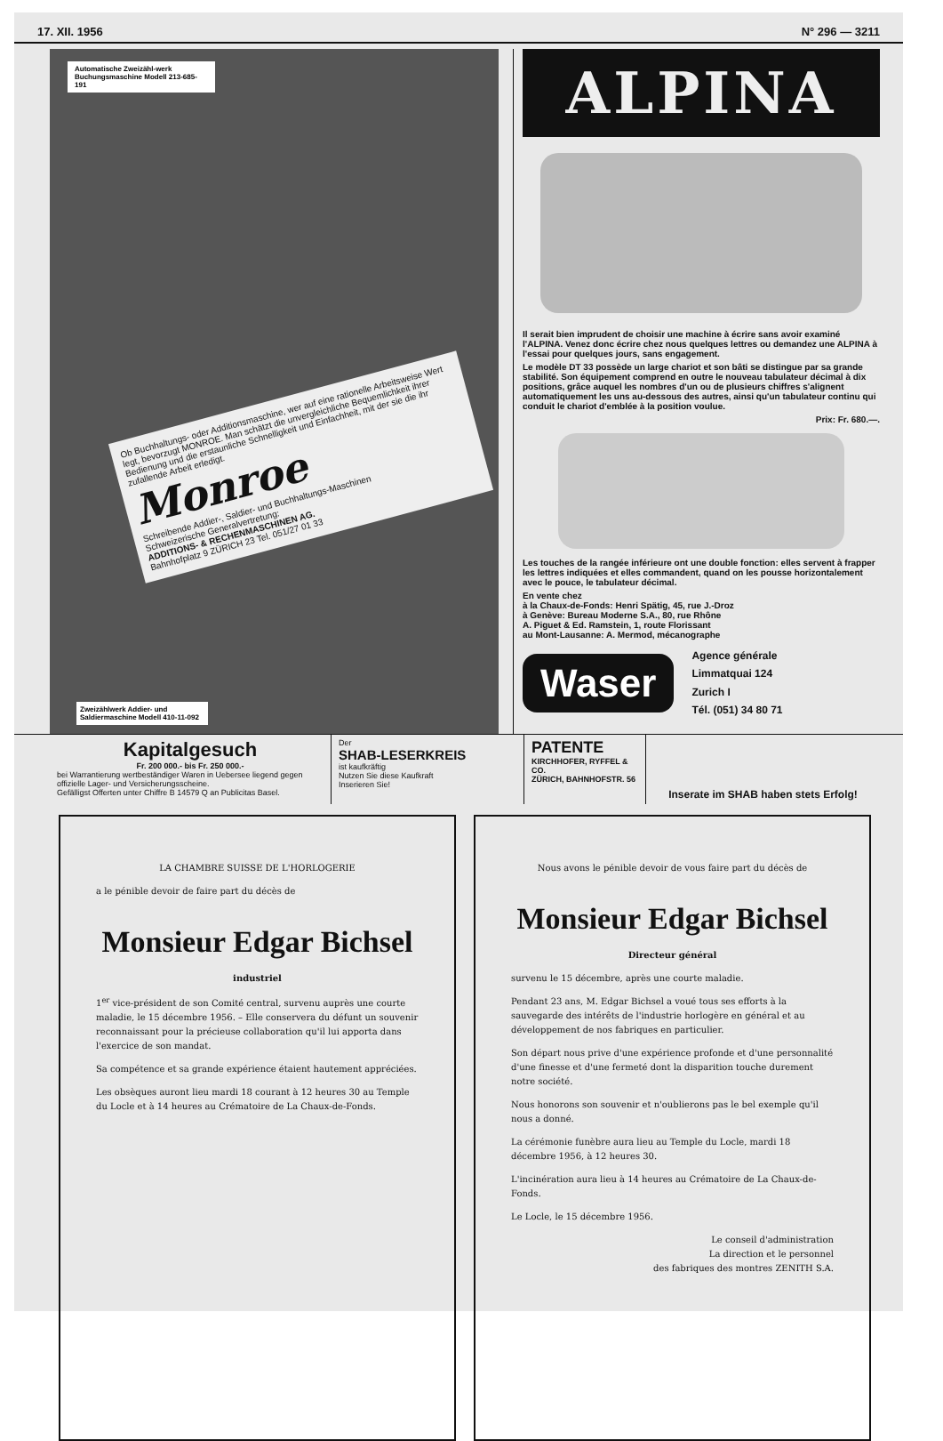17. XII. 1956 N° 296 — 3211
Automatische Zweizähl-werk Buchungsmaschine Modell 213-685-191
Ob Buchhaltungs- oder Additionsmaschine, wer auf eine rationelle Arbeitsweise Wert legt, bevorzugt MONROE. Man schätzt die unvergleichliche Bequemlichkeit ihrer Bedienung und die erstaunliche Schnelligkeit und Einfachheit, mit der sie die ihr zufallende Arbeit erledigt.
Monroe
Schreibende Addier-, Saldier- und Buchhaltungs-Maschinen
Schweizerische Generalvertretung:
ADDITIONS- & RECHENMASCHINEN AG.
Bahnhofplatz 9 ZÜRICH 23 Tel. 051/27 01 33
Zweizählwerk Addier- und Saldiermaschine Modell 410-11-092
ALPINA
Il serait bien imprudent de choisir une machine à écrire sans avoir examiné l'ALPINA. Venez donc écrire chez nous quelques lettres ou demandez une ALPINA à l'essai pour quelques jours, sans engagement.
Le modèle DT 33 possède un large chariot et son bâti se distingue par sa grande stabilité. Son équipement comprend en outre le nouveau tabulateur décimal à dix positions, grâce auquel les nombres d'un ou de plusieurs chiffres s'alignent automatiquement les uns au-dessous des autres, ainsi qu'un tabulateur continu qui conduit le chariot d'emblée à la position voulue.
Prix: Fr. 680.—.
Les touches de la rangée inférieure ont une double fonction: elles servent à frapper les lettres indiquées et elles commandent, quand on les pousse horizontalement avec le pouce, le tabulateur décimal.
En vente chez
à la Chaux-de-Fonds: Henri Spätig, 45, rue J.-Droz
à Genève: Bureau Moderne S.A., 80, rue Rhône
A. Piguet & Ed. Ramstein, 1, route Florissant
au Mont-Lausanne: A. Mermod, mécanographe
Waser
Agence générale
Limmatquai 124
Zurich I
Tél. (051) 34 80 71
Kapitalgesuch
Fr. 200 000.- bis Fr. 250 000.-
bei Warrantierung wertbeständiger Waren in Uebersee liegend gegen offizielle Lager- und Versicherungsscheine.
Gefälligst Offerten unter Chiffre B 14579 Q an Publicitas Basel.
Der
SHAB-LESERKREIS
ist kaufkräftig
Nutzen Sie diese Kaufkraft
Inserieren Sie!
PATENTE
KIRCHHOFER, RYFFEL & CO.
ZÜRICH, BAHNHOFSTR. 56
Inserate im SHAB haben stets Erfolg!
LA CHAMBRE SUISSE DE L'HORLOGERIE
a le pénible devoir de faire part du décès de
Monsieur Edgar Bichsel
industriel
1<sup>er</sup> vice-président de son Comité central, survenu auprès une courte maladie, le 15 décembre 1956. – Elle conservera du défunt un souvenir reconnaissant pour la précieuse collaboration qu'il lui apporta dans l'exercice de son mandat.
Sa compétence et sa grande expérience étaient hautement appréciées.
Les obsèques auront lieu mardi 18 courant à 12 heures 30 au Temple du Locle et à 14 heures au Crématoire de La Chaux-de-Fonds.
Nous avons le pénible devoir de vous faire part du décès de
Monsieur Edgar Bichsel
Directeur général
survenu le 15 décembre, après une courte maladie.
Pendant 23 ans, M. Edgar Bichsel a voué tous ses efforts à la sauvegarde des intérêts de l'industrie horlogère en général et au développement de nos fabriques en particulier.
Son départ nous prive d'une expérience profonde et d'une personnalité d'une finesse et d'une fermeté dont la disparition touche durement notre société.
Nous honorons son souvenir et n'oublierons pas le bel exemple qu'il nous a donné.
La cérémonie funèbre aura lieu au Temple du Locle, mardi 18 décembre 1956, à 12 heures 30.
L'incinération aura lieu à 14 heures au Crématoire de La Chaux-de-Fonds.
Le Locle, le 15 décembre 1956.
Le conseil d'administration
La direction et le personnel
des fabriques des montres ZENITH S.A.